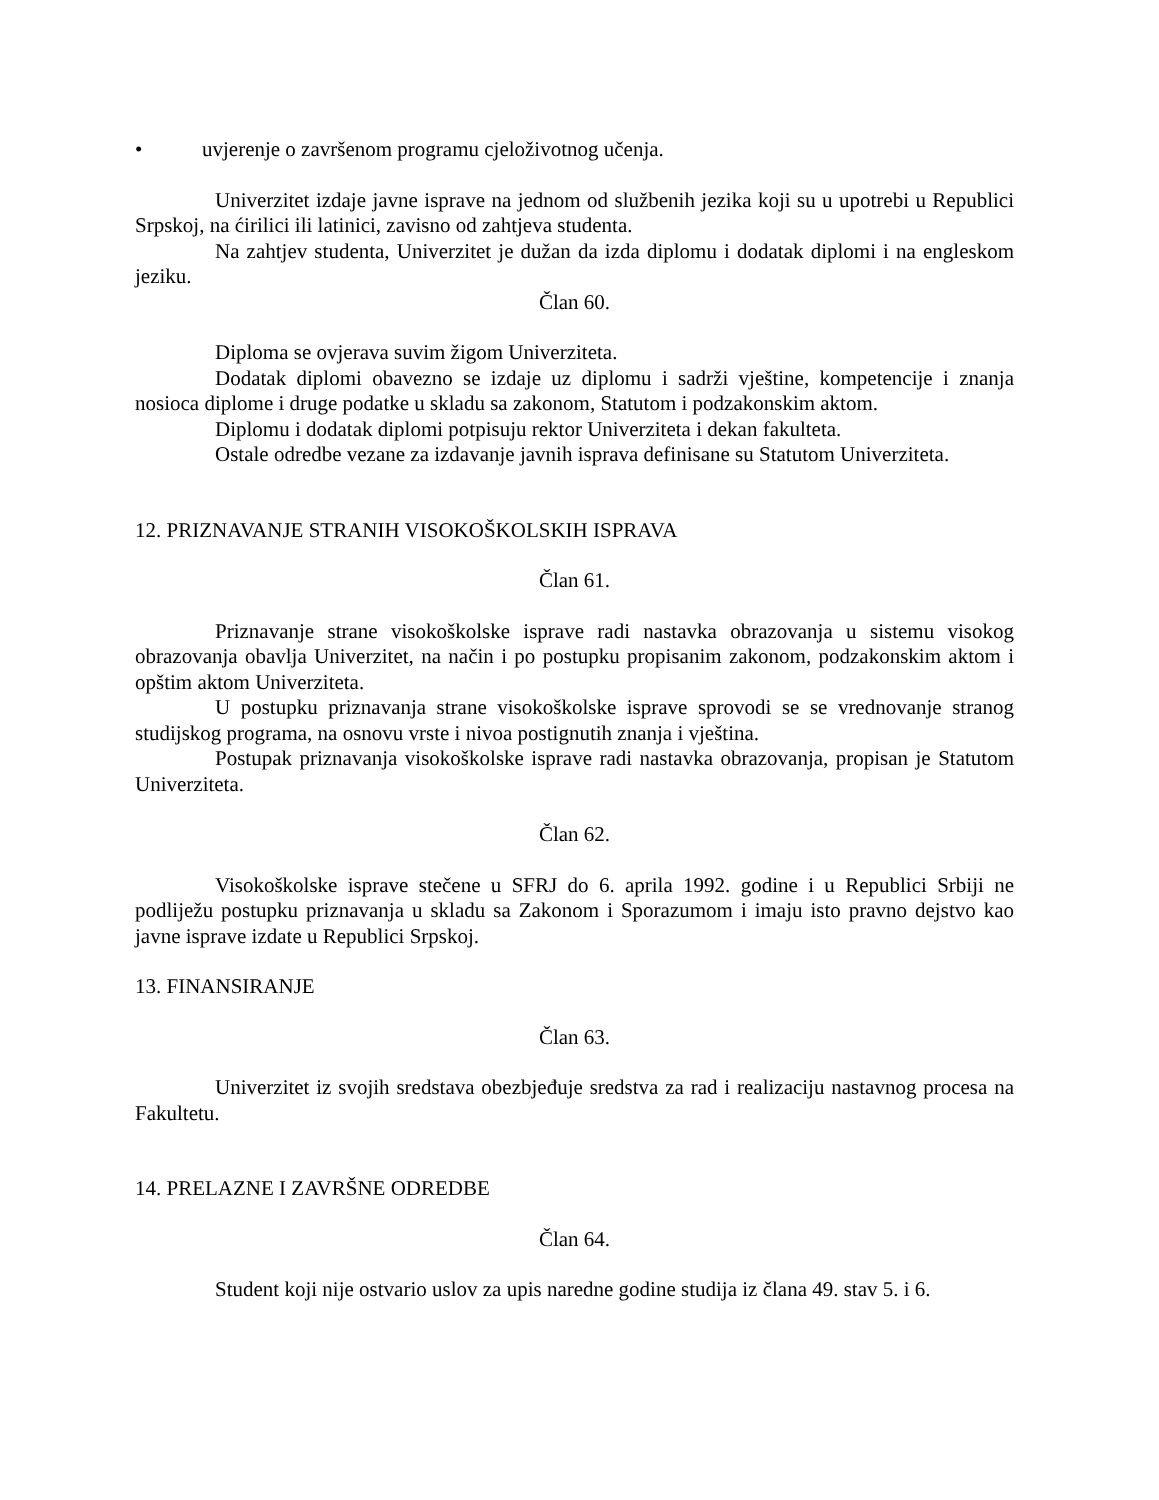• uvjerenje o završenom programu cjeloživotnog učenja.
Univerzitet izdaje javne isprave na jednom od službenih jezika koji su u upotrebi u Republici Srpskoj, na ćirilici ili latinici, zavisno od zahtjeva studenta.
Na zahtjev studenta, Univerzitet je dužan da izda diplomu i dodatak diplomi i na engleskom jeziku.
Član 60.
Diploma se ovjerava suvim žigom Univerziteta.
Dodatak diplomi obavezno se izdaje uz diplomu i sadrži vještine, kompetencije i znanja nosioca diplome i druge podatke u skladu sa zakonom, Statutom i podzakonskim aktom.
Diplomu i dodatak diplomi potpisuju rektor Univerziteta i dekan fakulteta.
Ostale odredbe vezane za izdavanje javnih isprava definisane su Statutom Univerziteta.
12. PRIZNAVANJE STRANIH VISOKOŠKOLSKIH ISPRAVA
Član 61.
Priznavanje strane visokoškolske isprave radi nastavka obrazovanja u sistemu visokog obrazovanja obavlja Univerzitet, na način i po postupku propisanim zakonom, podzakonskim aktom i opštim aktom Univerziteta.
U postupku priznavanja strane visokoškolske isprave sprovodi se se vrednovanje stranog studijskog programa, na osnovu vrste i nivoa postignutih znanja i vještina.
Postupak priznavanja visokoškolske isprave radi nastavka obrazovanja, propisan je Statutom Univerziteta.
Član 62.
Visokoškolske isprave stečene u SFRJ do 6. aprila 1992. godine i u Republici Srbiji ne podliježu postupku priznavanja u skladu sa Zakonom i Sporazumom i imaju isto pravno dejstvo kao javne isprave izdate u Republici Srpskoj.
13. FINANSIRANJE
Član 63.
Univerzitet iz svojih sredstava obezbjeđuje sredstva za rad i realizaciju nastavnog procesa na Fakultetu.
14. PRELAZNE I ZAVRŠNE ODREDBE
Član 64.
Student koji nije ostvario uslov za upis naredne godine studija iz člana 49. stav 5. i 6.